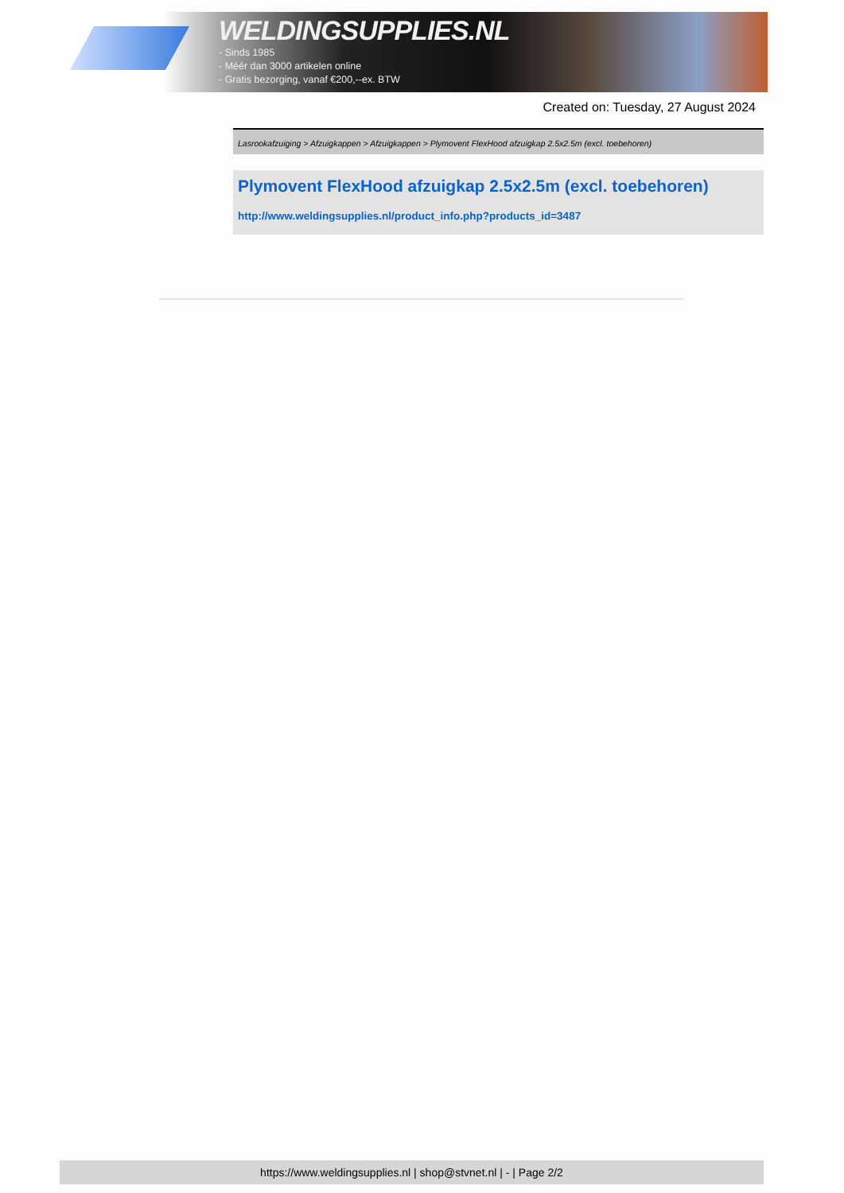WELDINGSUPPLIES.NL
- Sinds 1985
- Méér dan 3000 artikelen online
- Gratis bezorging, vanaf €200,--ex. BTW
Created on: Tuesday, 27 August 2024
Lasrookafzuiging > Afzuigkappen > Afzuigkappen > Plymovent FlexHood afzuigkap 2.5x2.5m (excl. toebehoren)
Plymovent FlexHood afzuigkap 2.5x2.5m (excl. toebehoren)
http://www.weldingsupplies.nl/product_info.php?products_id=3487
https://www.weldingsupplies.nl | shop@stvnet.nl | - | Page 2/2